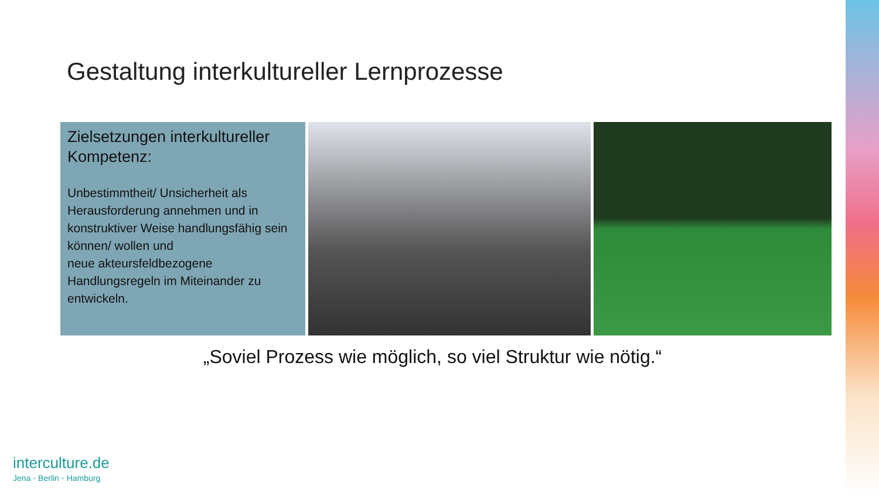Gestaltung interkultureller Lernprozesse
Zielsetzungen interkultureller Kompetenz:
Unbestimmtheit/ Unsicherheit als Herausforderung annehmen und in konstruktiver Weise handlungsfähig sein können/ wollen und
neue akteursfeldbezogene Handlungsregeln im Miteinander zu entwickeln.
„Soviel Prozess wie möglich, so viel Struktur wie nötig.“
interculture.de
Jena ◦ Berlin ◦ Hamburg